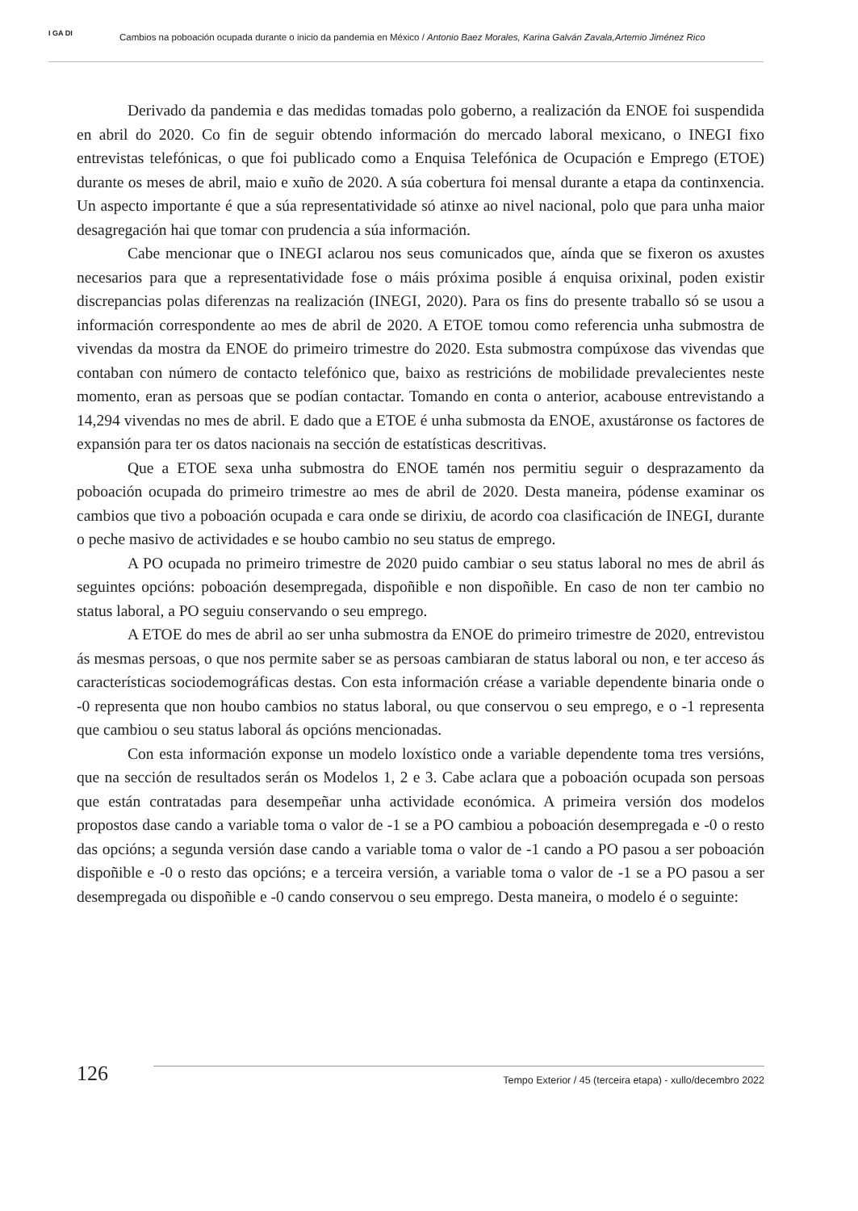I GA DI
Cambios na poboación ocupada durante o inicio da pandemia en México / Antonio Baez Morales, Karina Galván Zavala,Artemio Jiménez Rico
Derivado da pandemia e das medidas tomadas polo goberno, a realización da ENOE foi suspendida en abril do 2020. Co fin de seguir obtendo información do mercado laboral mexicano, o INEGI fixo entrevistas telefónicas, o que foi publicado como a Enquisa Telefónica de Ocupación e Emprego (ETOE) durante os meses de abril, maio e xuño de 2020. A súa cobertura foi mensal durante a etapa da continxencia. Un aspecto importante é que a súa representatividade só atinxe ao nivel nacional, polo que para unha maior desagregación hai que tomar con prudencia a súa información.
Cabe mencionar que o INEGI aclarou nos seus comunicados que, aínda que se fixeron os axustes necesarios para que a representatividade fose o máis próxima posible á enquisa orixinal, poden existir discrepancias polas diferenzas na realización (INEGI, 2020). Para os fins do presente traballo só se usou a información correspondente ao mes de abril de 2020. A ETOE tomou como referencia unha submostra de vivendas da mostra da ENOE do primeiro trimestre do 2020. Esta submostra compúxose das vivendas que contaban con número de contacto telefónico que, baixo as restricións de mobilidade prevalecientes neste momento, eran as persoas que se podían contactar. Tomando en conta o anterior, acabouse entrevistando a 14,294 vivendas no mes de abril. E dado que a ETOE é unha submosta da ENOE, axustáronse os factores de expansión para ter os datos nacionais na sección de estatísticas descritivas.
Que a ETOE sexa unha submostra do ENOE tamén nos permitiu seguir o desprazamento da poboación ocupada do primeiro trimestre ao mes de abril de 2020. Desta maneira, pódense examinar os cambios que tivo a poboación ocupada e cara onde se dirixiu, de acordo coa clasificación de INEGI, durante o peche masivo de actividades e se houbo cambio no seu status de emprego.
A PO ocupada no primeiro trimestre de 2020 puido cambiar o seu status laboral no mes de abril ás seguintes opcións: poboación desempregada, dispoñible e non dispoñible. En caso de non ter cambio no status laboral, a PO seguiu conservando o seu emprego.
A ETOE do mes de abril ao ser unha submostra da ENOE do primeiro trimestre de 2020, entrevistou ás mesmas persoas, o que nos permite saber se as persoas cambiaran de status laboral ou non, e ter acceso ás características sociodemográficas destas. Con esta información créase a variable dependente binaria onde o -0 representa que non houbo cambios no status laboral, ou que conservou o seu emprego, e o -1 representa que cambiou o seu status laboral ás opcións mencionadas.
Con esta información exponse un modelo loxístico onde a variable dependente toma tres versións, que na sección de resultados serán os Modelos 1, 2 e 3. Cabe aclara que a poboación ocupada son persoas que están contratadas para desempeñar unha actividade económica. A primeira versión dos modelos propostos dase cando a variable toma o valor de -1 se a PO cambiou a poboación desempregada e -0 o resto das opcións; a segunda versión dase cando a variable toma o valor de -1 cando a PO pasou a ser poboación dispoñible e -0 o resto das opcións; e a terceira versión, a variable toma o valor de -1 se a PO pasou a ser desempregada ou dispoñible e -0 cando conservou o seu emprego. Desta maneira, o modelo é o seguinte:
126 Tempo Exterior / 45 (terceira etapa) - xullo/decembro 2022